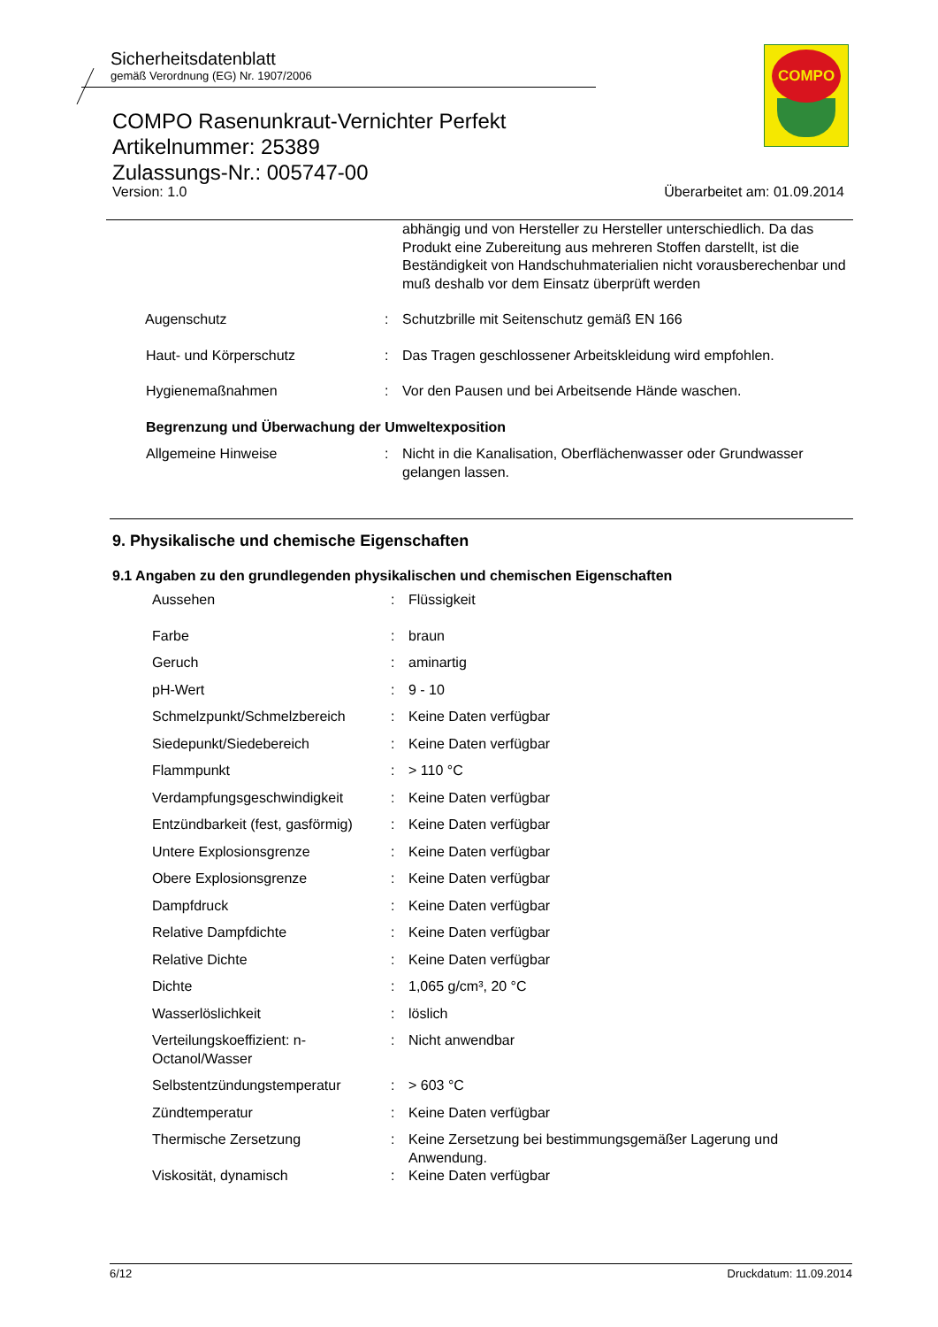Sicherheitsdatenblatt
gemäß Verordnung (EG) Nr. 1907/2006
COMPO Rasenunkraut-Vernichter Perfekt
Artikelnummer: 25389
Zulassungs-Nr.: 005747-00
Version: 1.0 Überarbeitet am: 01.09.2014
COMPO
| | | abhängig und von Hersteller zu Hersteller unterschiedlich. Da das Produkt eine Zubereitung aus mehreren Stoffen darstellt, ist die Beständigkeit von Handschuhmaterialien nicht vorausberechenbar und muß deshalb vor dem Einsatz überprüft werden |
| Augenschutz | : | Schutzbrille mit Seitenschutz gemäß EN 166 |
| Haut- und Körperschutz | : | Das Tragen geschlossener Arbeitskleidung wird empfohlen. |
| Hygienemaßnahmen | : | Vor den Pausen und bei Arbeitsende Hände waschen. |
| Begrenzung und Überwachung der Umweltexposition | | |
| Allgemeine Hinweise | : | Nicht in die Kanalisation, Oberflächenwasser oder Grundwasser gelangen lassen. |
9. Physikalische und chemische Eigenschaften
9.1 Angaben zu den grundlegenden physikalischen und chemischen Eigenschaften
| Aussehen | : | Flüssigkeit |
| Farbe | : | braun |
| Geruch | : | aminartig |
| pH-Wert | : | 9 - 10 |
| Schmelzpunkt/Schmelzbereich | : | Keine Daten verfügbar |
| Siedepunkt/Siedebereich | : | Keine Daten verfügbar |
| Flammpunkt | : | > 110 °C |
| Verdampfungsgeschwindigkeit | : | Keine Daten verfügbar |
| Entzündbarkeit (fest, gasförmig) | : | Keine Daten verfügbar |
| Untere Explosionsgrenze | : | Keine Daten verfügbar |
| Obere Explosionsgrenze | : | Keine Daten verfügbar |
| Dampfdruck | : | Keine Daten verfügbar |
| Relative Dampfdichte | : | Keine Daten verfügbar |
| Relative Dichte | : | Keine Daten verfügbar |
| Dichte | : | 1,065 g/cm³, 20 °C |
| Wasserlöslichkeit | : | löslich |
| Verteilungskoeffizient: n-Octanol/Wasser | : | Nicht anwendbar |
| Selbstentzündungstemperatur | : | > 603 °C |
| Zündtemperatur | : | Keine Daten verfügbar |
| Thermische Zersetzung | : | Keine Zersetzung bei bestimmungsgemäßer Lagerung und Anwendung. |
| Viskosität, dynamisch | : | Keine Daten verfügbar |
6/12 Druckdatum: 11.09.2014